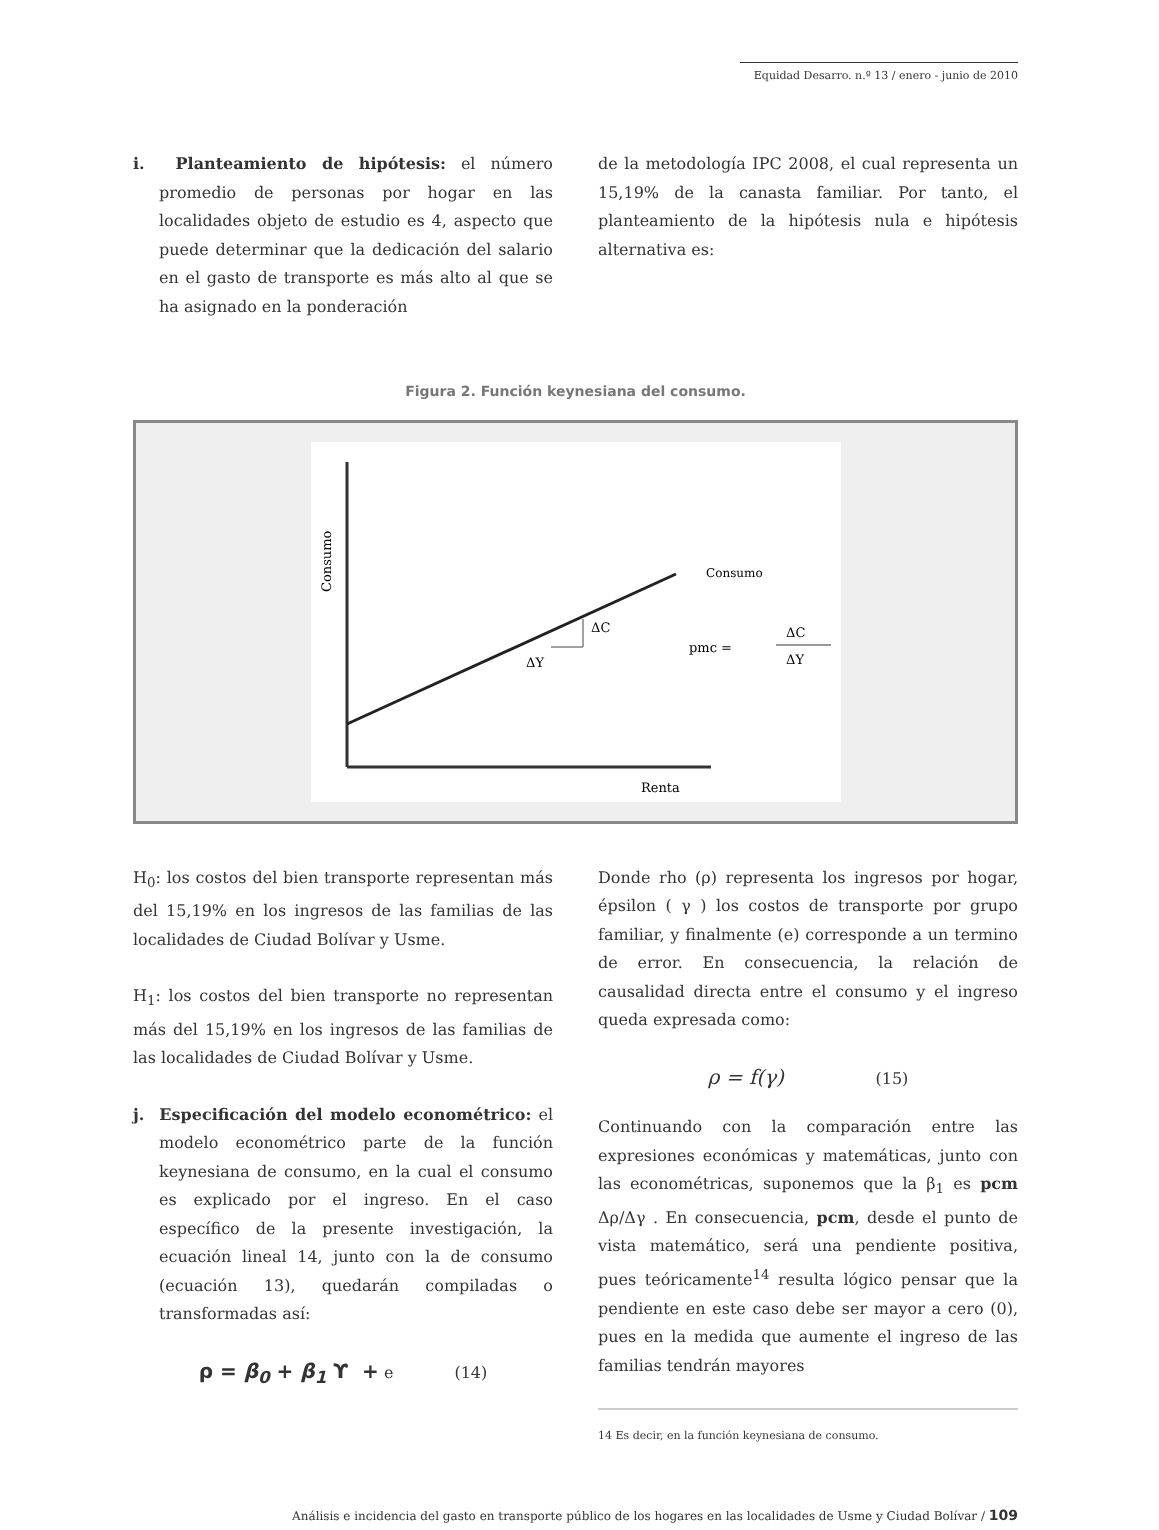Equidad Desarro. n.º 13 / enero - junio de 2010
i. Planteamiento de hipótesis: el número promedio de personas por hogar en las localidades objeto de estudio es 4, aspecto que puede determinar que la dedicación del salario en el gasto de transporte es más alto al que se ha asignado en la ponderación
de la metodología IPC 2008, el cual representa un 15,19% de la canasta familiar. Por tanto, el planteamiento de la hipótesis nula e hipótesis alternativa es:
Figura 2. Función keynesiana del consumo.
Consumo
Consumo
ΔC
ΔY
pmc =
ΔC
ΔY
Renta
H<sub>0</sub>: los costos del bien transporte representan más del 15,19% en los ingresos de las familias de las localidades de Ciudad Bolívar y Usme.
H<sub>1</sub>: los costos del bien transporte no representan más del 15,19% en los ingresos de las familias de las localidades de Ciudad Bolívar y Usme.
j. Especificación del modelo econométrico: el modelo econométrico parte de la función keynesiana de consumo, en la cual el consumo es explicado por el ingreso. En el caso específico de la presente investigación, la ecuación lineal 14, junto con la de consumo (ecuación 13), quedarán compiladas o transformadas así:
ρ = β<sub>0</sub> + β<sub>1</sub> ϒ + e (14)
Donde rho (ρ) representa los ingresos por hogar, épsilon ( γ ) los costos de transporte por grupo familiar, y finalmente (e) corresponde a un termino de error. En consecuencia, la relación de causalidad directa entre el consumo y el ingreso queda expresada como:
ρ = f(γ) (15)
Continuando con la comparación entre las expresiones económicas y matemáticas, junto con las econométricas, suponemos que la β<sub>1</sub> es pcm Δρ/Δγ . En consecuencia, pcm, desde el punto de vista matemático, será una pendiente positiva, pues teóricamente<sup>14</sup> resulta lógico pensar que la pendiente en este caso debe ser mayor a cero (0), pues en la medida que aumente el ingreso de las familias tendrán mayores
14 Es decir, en la función keynesiana de consumo.
Análisis e incidencia del gasto en transporte público de los hogares en las localidades de Usme y Ciudad Bolívar / 109